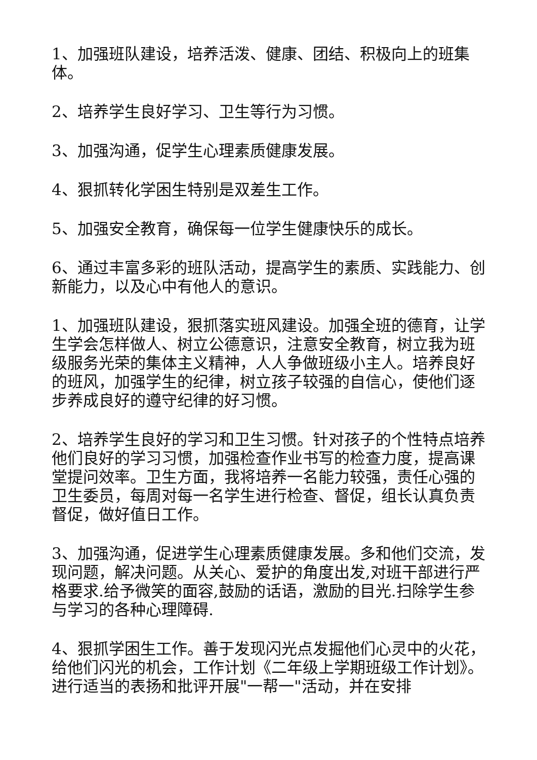1、加强班队建设，培养活泼、健康、团结、积极向上的班集体。
2、培养学生良好学习、卫生等行为习惯。
3、加强沟通，促学生心理素质健康发展。
4、狠抓转化学困生特别是双差生工作。
5、加强安全教育，确保每一位学生健康快乐的成长。
6、通过丰富多彩的班队活动，提高学生的素质、实践能力、创新能力，以及心中有他人的意识。
1、加强班队建设，狠抓落实班风建设。加强全班的德育，让学生学会怎样做人、树立公德意识，注意安全教育，树立我为班级服务光荣的集体主义精神，人人争做班级小主人。培养良好的班风，加强学生的纪律，树立孩子较强的自信心，使他们逐步养成良好的遵守纪律的好习惯。
2、培养学生良好的学习和卫生习惯。针对孩子的个性特点培养他们良好的学习习惯，加强检查作业书写的检查力度，提高课堂提问效率。卫生方面，我将培养一名能力较强，责任心强的卫生委员，每周对每一名学生进行检查、督促，组长认真负责督促，做好值日工作。
3、加强沟通，促进学生心理素质健康发展。多和他们交流，发现问题，解决问题。从关心、爱护的角度出发,对班干部进行严格要求.给予微笑的面容,鼓励的话语，激励的目光.扫除学生参与学习的各种心理障碍.
4、狠抓学困生工作。善于发现闪光点发掘他们心灵中的火花，给他们闪光的机会，工作计划《二年级上学期班级工作计划》。进行适当的表扬和批评开展"一帮一"活动，并在安排